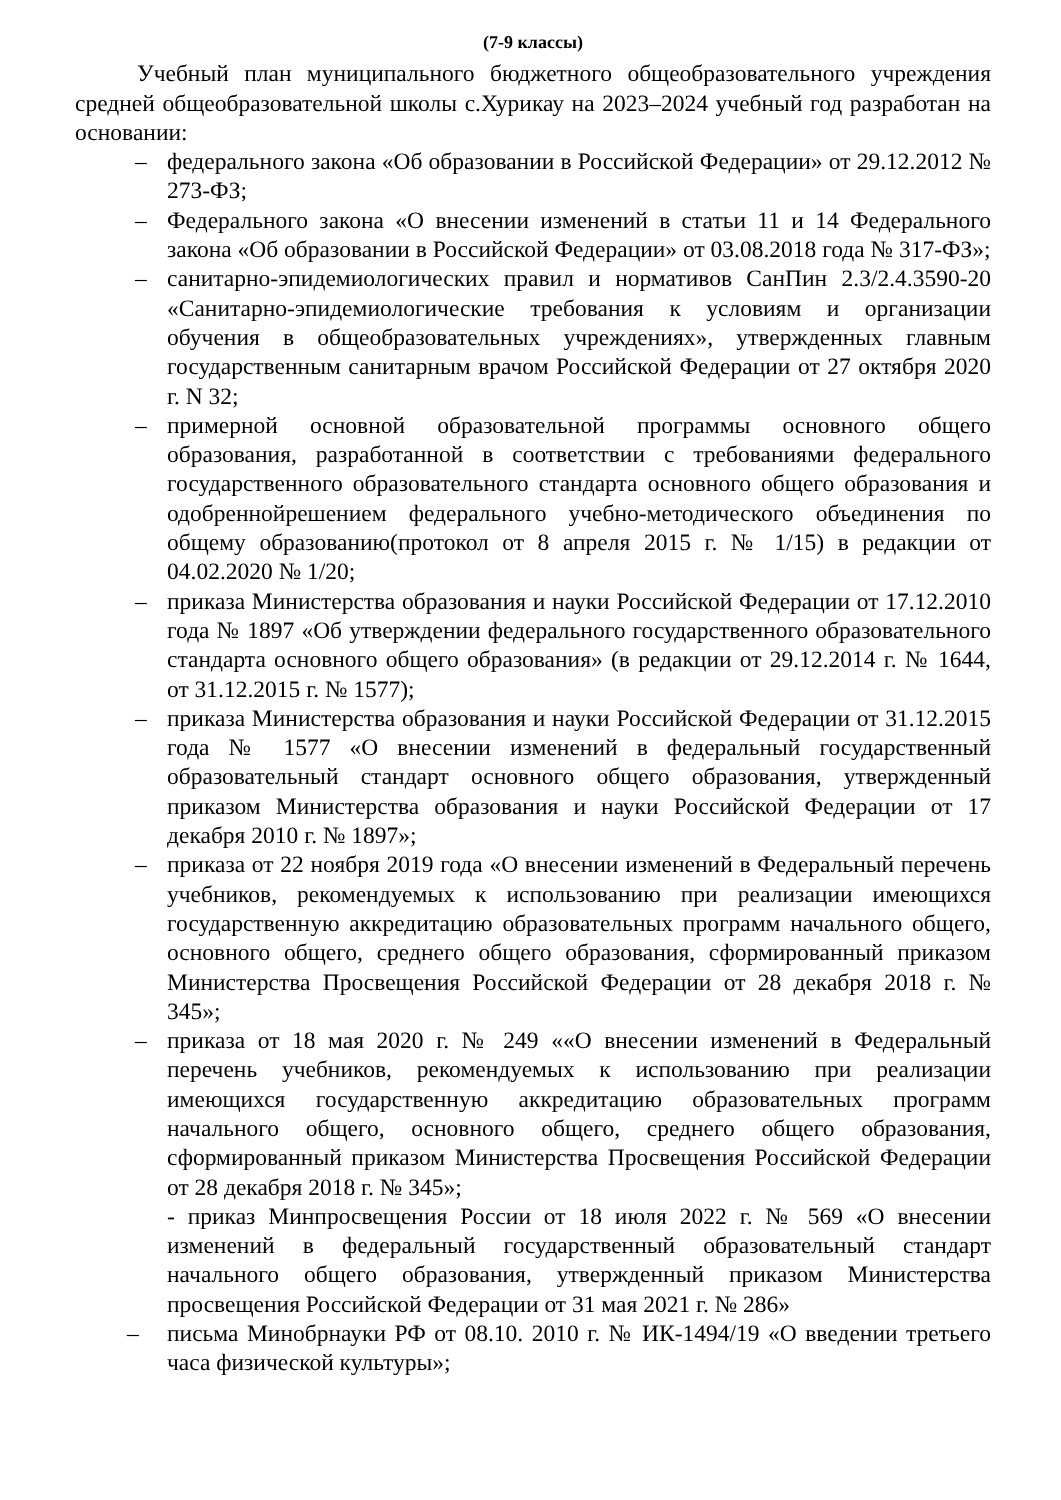(7-9 классы)
Учебный план муниципального бюджетного общеобразовательного учреждения средней общеобразовательной школы с.Хурикау на 2023–2024 учебный год разработан на основании:
– федерального закона «Об образовании в Российской Федерации» от 29.12.2012 № 273-ФЗ;
– Федерального закона «О внесении изменений в статьи 11 и 14 Федерального закона «Об образовании в Российской Федерации» от 03.08.2018 года № 317-ФЗ»;
– санитарно-эпидемиологических правил и нормативов СанПин 2.3/2.4.3590-20 «Санитарно-эпидемиологические требования к условиям и организации обучения в общеобразовательных учреждениях», утвержденных главным государственным санитарным врачом Российской Федерации от 27 октября 2020 г. N 32;
– примерной основной образовательной программы основного общего образования, разработанной в соответствии с требованиями федерального государственного образовательного стандарта основного общего образования и одобреннойрешением федерального учебно-методического объединения по общему образованию(протокол от 8 апреля 2015 г. № 1/15) в редакции от 04.02.2020 № 1/20;
– приказа Министерства образования и науки Российской Федерации от 17.12.2010 года № 1897 «Об утверждении федерального государственного образовательного стандарта основного общего образования» (в редакции от 29.12.2014 г. № 1644, от 31.12.2015 г. № 1577);
– приказа Министерства образования и науки Российской Федерации от 31.12.2015 года № 1577 «О внесении изменений в федеральный государственный образовательный стандарт основного общего образования, утвержденный приказом Министерства образования и науки Российской Федерации от 17 декабря 2010 г. № 1897»;
– приказа от 22 ноября 2019 года «О внесении изменений в Федеральный перечень учебников, рекомендуемых к использованию при реализации имеющихся государственную аккредитацию образовательных программ начального общего, основного общего, среднего общего образования, сформированный приказом Министерства Просвещения Российской Федерации от 28 декабря 2018 г. № 345»;
– приказа от 18 мая 2020 г. № 249 ««О внесении изменений в Федеральный перечень учебников, рекомендуемых к использованию при реализации имеющихся государственную аккредитацию образовательных программ начального общего, основного общего, среднего общего образования, сформированный приказом Министерства Просвещения Российской Федерации от 28 декабря 2018 г. № 345»;
- приказ Минпросвещения России от 18 июля 2022 г. № 569 «О внесении изменений в федеральный государственный образовательный стандарт начального общего образования, утвержденный приказом Министерства просвещения Российской Федерации от 31 мая 2021 г. № 286»
– письма Минобрнауки РФ от 08.10. 2010 г. № ИК-1494/19 «О введении третьего часа физической культуры»;